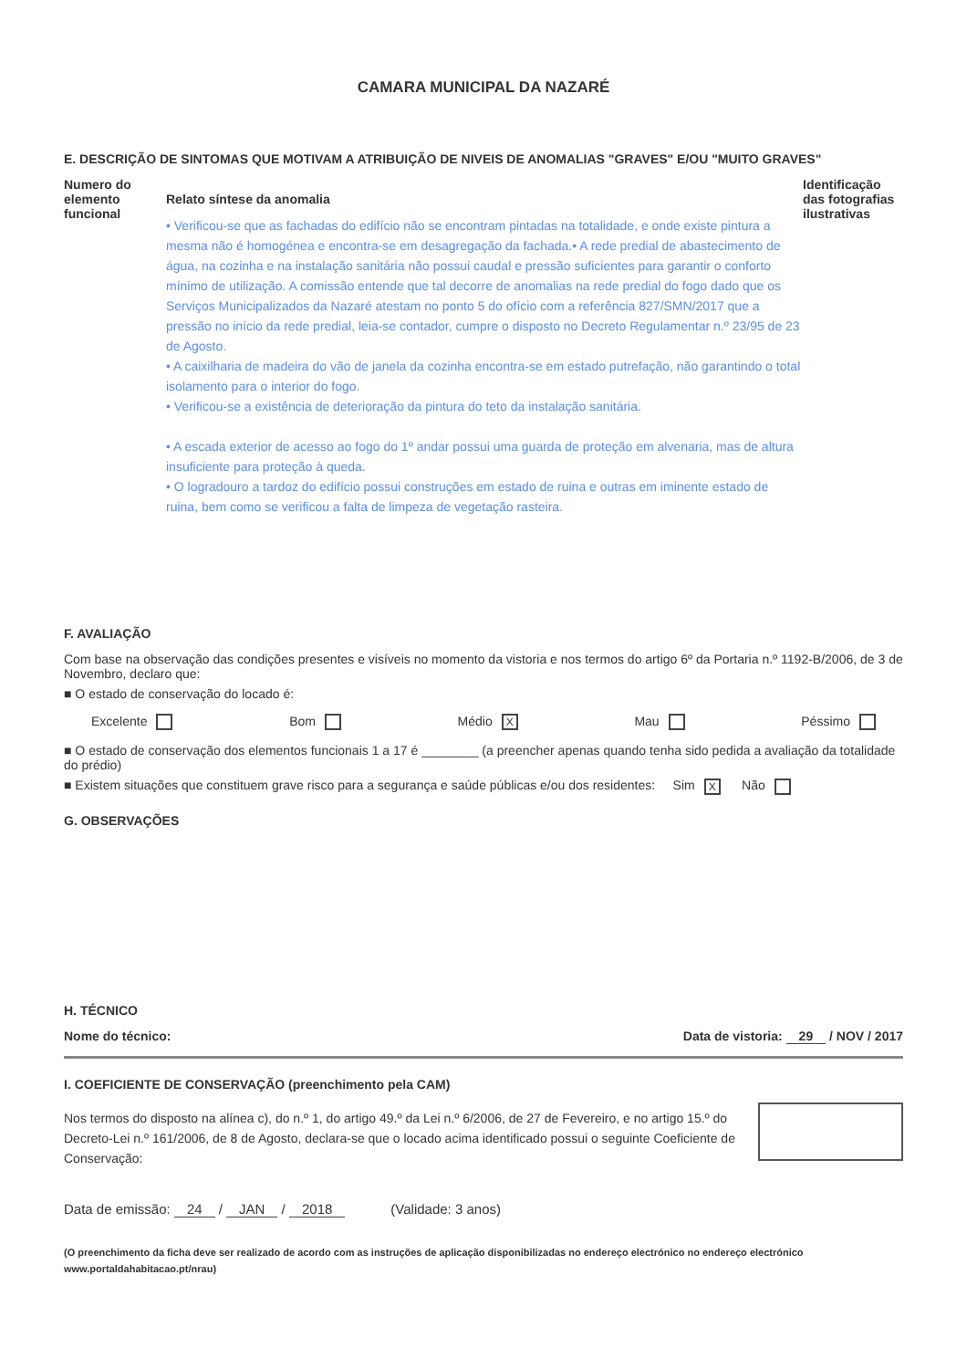CAMARA MUNICIPAL DA NAZARÉ
E. DESCRIÇÃO DE SINTOMAS QUE MOTIVAM A ATRIBUIÇÃO DE NIVEIS DE ANOMALIAS "GRAVES" E/OU "MUITO GRAVES"
Numero do elemento funcional
Relato síntese da anomalia
• Verificou-se que as fachadas do edifício não se encontram pintadas na totalidade, e onde existe pintura a mesma não é homogénea e encontra-se em desagregação da fachada.• A rede predial de abastecimento de água, na cozinha e na instalação sanitária não possui caudal e pressão suficientes para garantir o conforto mínimo de utilização. A comissão entende que tal decorre de anomalias na rede predial do fogo dado que os Serviços Municipalizados da Nazaré atestam no ponto 5 do ofício com a referência 827/SMN/2017 que a pressão no início da rede predial, leia-se contador, cumpre o disposto no Decreto Regulamentar n.º 23/95 de 23 de Agosto.
• A caixilharia de madeira do vão de janela da cozinha encontra-se em estado putrefação, não garantindo o total isolamento para o interior do fogo.
• Verificou-se a existência de deterioração da pintura do teto da instalação sanitária.
• A escada exterior de acesso ao fogo do 1º andar possui uma guarda de proteção em alvenaria, mas de altura insuficiente para proteção à queda.
• O logradouro a tardoz do edifício possui construções em estado de ruina e outras em iminente estado de ruina, bem como se verificou a falta de limpeza de vegetação rasteira.
Identificação das fotografias ilustrativas
F. AVALIAÇÃO
Com base na observação das condições presentes e visíveis no momento da vistoria e nos termos do artigo 6º da Portaria n.º 1192-B/2006, de 3 de Novembro, declaro que:
■ O estado de conservação do locado é:
Excelente Bom Médio X Mau Péssimo
■ O estado de conservação dos elementos funcionais 1 a 17 é ________ (a preencher apenas quando tenha sido pedida a avaliação da totalidade do prédio)
■ Existem situações que constituem grave risco para a segurança e saúde públicas e/ou dos residentes: Sim X Não
G. OBSERVAÇÕES
H. TÉCNICO
Nome do técnico: Data de vistoria: 29 / NOV / 2017
I. COEFICIENTE DE CONSERVAÇÃO (preenchimento pela CAM)
Nos termos do disposto na alínea c), do n.º 1, do artigo 49.º da Lei n.º 6/2006, de 27 de Fevereiro, e no artigo 15.º do Decreto-Lei n.º 161/2006, de 8 de Agosto, declara-se que o locado acima identificado possui o seguinte Coeficiente de Conservação:
Data de emissão: 24 / JAN / 2018 (Validade: 3 anos)
(O preenchimento da ficha deve ser realizado de acordo com as instruções de aplicação disponibilizadas no endereço electrónico no endereço electrónico www.portaldahabitacao.pt/nrau)